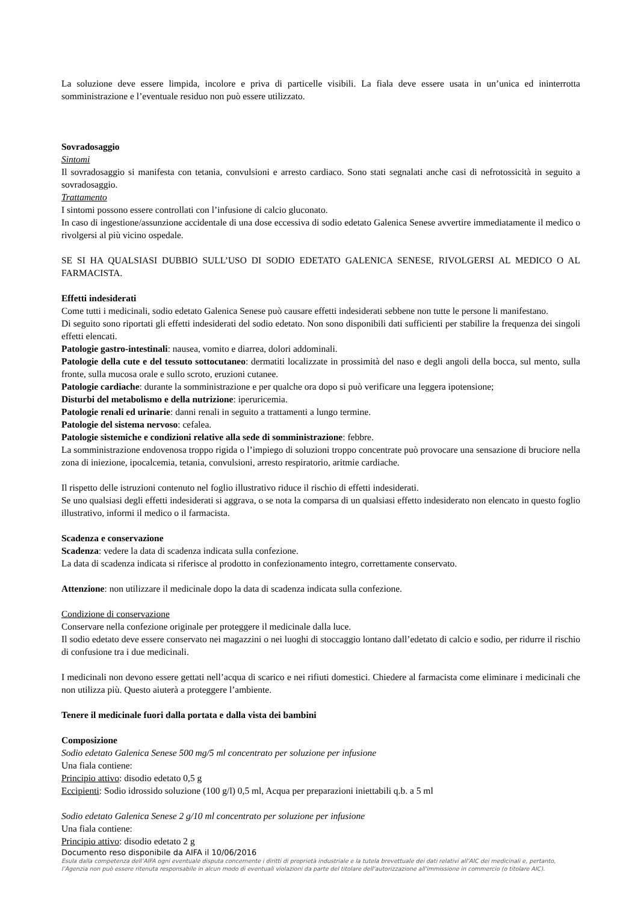La soluzione deve essere limpida, incolore e priva di particelle visibili. La fiala deve essere usata in un’unica ed ininterrotta somministrazione e l’eventuale residuo non può essere utilizzato.
Sovradosaggio
Sintomi
Il sovradosaggio si manifesta con tetania, convulsioni e arresto cardiaco. Sono stati segnalati anche casi di nefrotossicità in seguito a sovradosaggio.
Trattamento
I sintomi possono essere controllati con l’infusione di calcio gluconato.
In caso di ingestione/assunzione accidentale di una dose eccessiva di sodio edetato Galenica Senese avvertire immediatamente il medico o rivolgersi al più vicino ospedale.
SE SI HA QUALSIASI DUBBIO SULL’USO DI SODIO EDETATO GALENICA SENESE, RIVOLGERSI AL MEDICO O AL FARMACISTA.
Effetti indesiderati
Come tutti i medicinali, sodio edetato Galenica Senese può causare effetti indesiderati sebbene non tutte le persone li manifestano.
Di seguito sono riportati gli effetti indesiderati del sodio edetato. Non sono disponibili dati sufficienti per stabilire la frequenza dei singoli effetti elencati.
Patologie gastro-intestinali: nausea, vomito e diarrea, dolori addominali.
Patologie della cute e del tessuto sottocutaneo: dermatiti localizzate in prossimità del naso e degli angoli della bocca, sul mento, sulla fronte, sulla mucosa orale e sullo scroto, eruzioni cutanee.
Patologie cardiache: durante la somministrazione e per qualche ora dopo si può verificare una leggera ipotensione;
Disturbi del metabolismo e della nutrizione: iperuricemia.
Patologie renali ed urinarie: danni renali in seguito a trattamenti a lungo termine.
Patologie del sistema nervoso: cefalea.
Patologie sistemiche e condizioni relative alla sede di somministrazione: febbre.
La somministrazione endovenosa troppo rigida o l’impiego di soluzioni troppo concentrate può provocare una sensazione di bruciore nella zona di iniezione, ipocalcemia, tetania, convulsioni, arresto respiratorio, aritmie cardiache.
Il rispetto delle istruzioni contenuto nel foglio illustrativo riduce il rischio di effetti indesiderati.
Se uno qualsiasi degli effetti indesiderati si aggrava, o se nota la comparsa di un qualsiasi effetto indesiderato non elencato in questo foglio illustrativo, informi il medico o il farmacista.
Scadenza e conservazione
Scadenza: vedere la data di scadenza indicata sulla confezione.
La data di scadenza indicata si riferisce al prodotto in confezionamento integro, correttamente conservato.
Attenzione: non utilizzare il medicinale dopo la data di scadenza indicata sulla confezione.
Condizione di conservazione
Conservare nella confezione originale per proteggere il medicinale dalla luce.
Il sodio edetato deve essere conservato nei magazzini o nei luoghi di stoccaggio lontano dall’edetato di calcio e sodio, per ridurre il rischio di confusione tra i due medicinali.
I medicinali non devono essere gettati nell’acqua di scarico e nei rifiuti domestici. Chiedere al farmacista come eliminare i medicinali che non utilizza più. Questo aiuterà a proteggere l’ambiente.
Tenere il medicinale fuori dalla portata e dalla vista dei bambini
Composizione
Sodio edetato Galenica Senese 500 mg/5 ml concentrato per soluzione per infusione
Una fiala contiene:
Principio attivo: disodio edetato 0,5 g
Eccipienti: Sodio idrossido soluzione (100 g/l) 0,5 ml, Acqua per preparazioni iniettabili q.b. a 5 ml
Sodio edetato Galenica Senese 2 g/10 ml concentrato per soluzione per infusione
Una fiala contiene:
Principio attivo: disodio edetato 2 g
Documento reso disponibile da AIFA il 10/06/2016
Esula dalla competenza dell’AIFA ogni eventuale disputa concernente i diritti di proprietà industriale e la tutela brevettuale dei dati relativi all’AIC dei medicinali e, pertanto, l’Agenzia non può essere ritenuta responsabile in alcun modo di eventuali violazioni da parte del titolare dell'autorizzazione all'immissione in commercio (o titolare AIC).